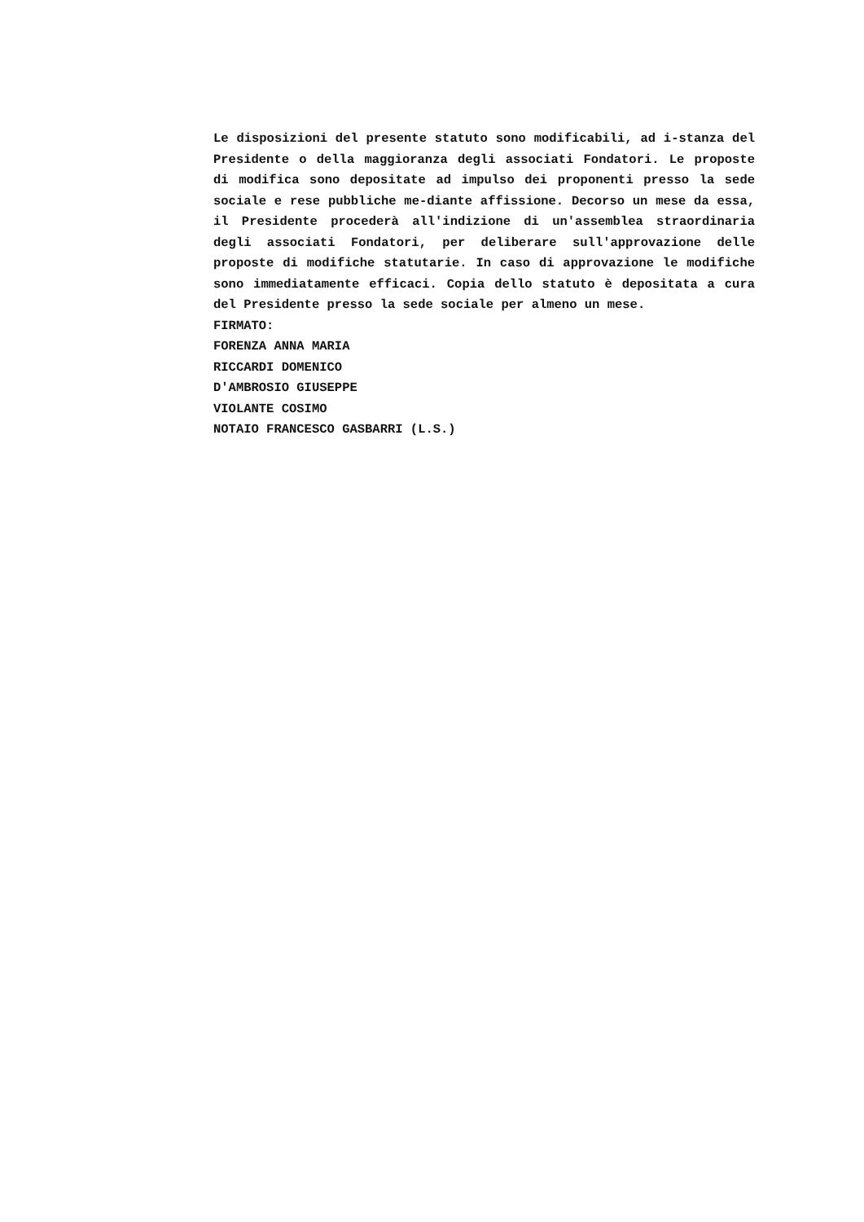Le disposizioni del presente statuto sono modificabili, ad i-stanza del Presidente o della maggioranza degli associati Fondatori. Le proposte di modifica sono depositate ad impulso dei proponenti presso la sede sociale e rese pubbliche me-diante affissione. Decorso un mese da essa, il Presidente procederà all'indizione di un'assemblea straordinaria degli associati Fondatori, per deliberare sull'approvazione delle proposte di modifiche statutarie. In caso di approvazione le modifiche sono immediatamente efficaci. Copia dello statuto è depositata a cura del Presidente presso la sede sociale per almeno un mese.
FIRMATO:
FORENZA ANNA MARIA
RICCARDI DOMENICO
D'AMBROSIO GIUSEPPE
VIOLANTE COSIMO
NOTAIO FRANCESCO GASBARRI (L.S.)